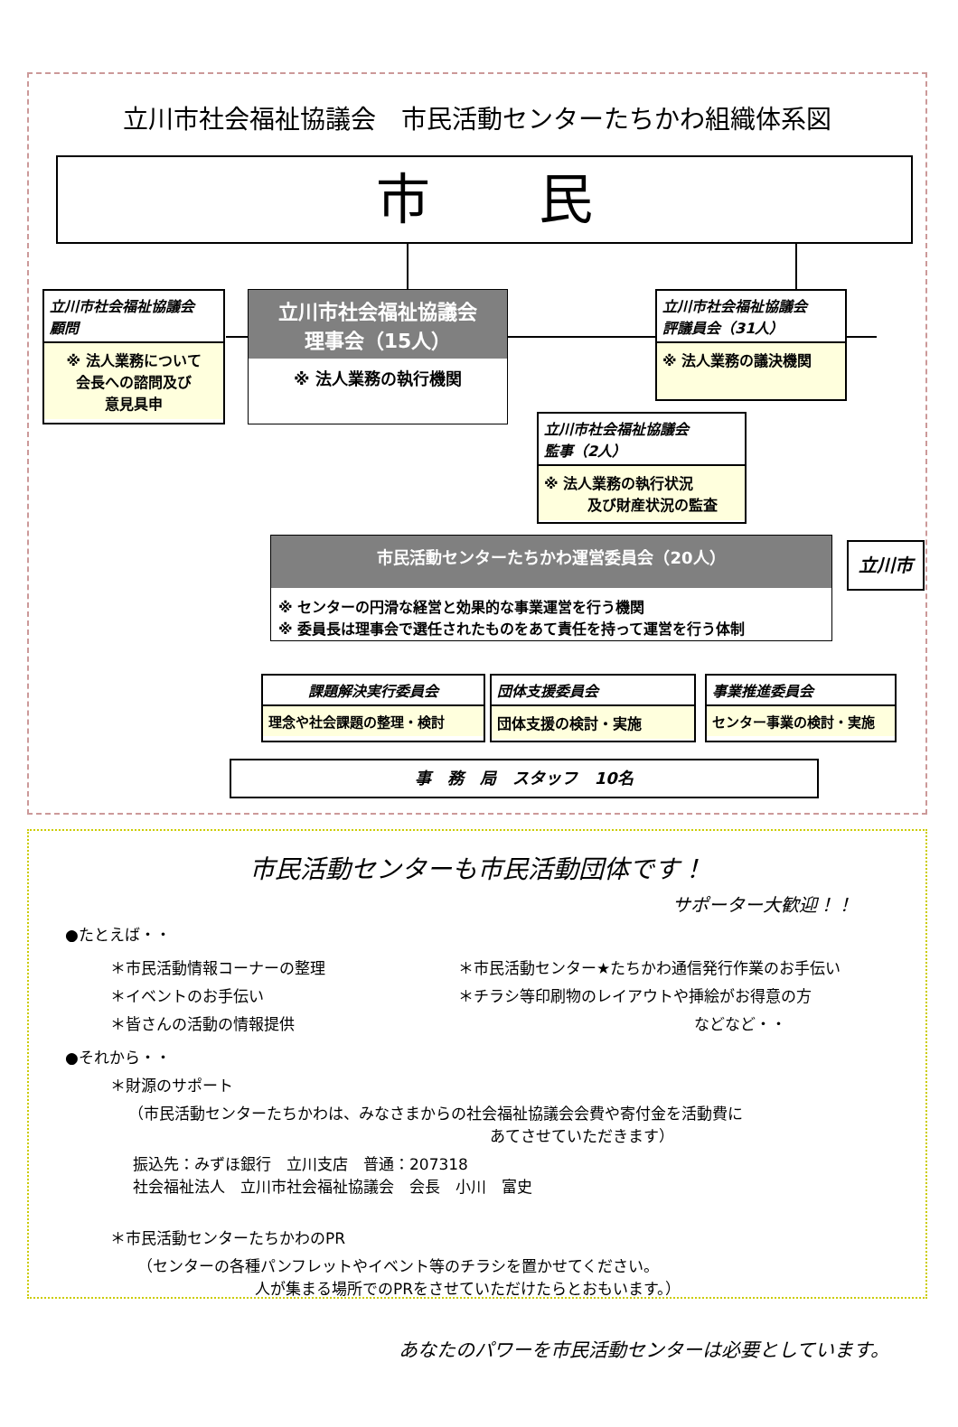立川市社会福祉協議会　市民活動センターたちかわ組織体系図
市　　民
立川市社会福祉協議会
顧問
※ 法人業務について
会長への諮問及び
意見具申
立川市社会福祉協議会
理事会（15人）
※ 法人業務の執行機関
立川市社会福祉協議会
評議員会（31人）
※ 法人業務の議決機関
立川市社会福祉協議会
監事（2人）
※ 法人業務の執行状況
　　　及び財産状況の監査
市民活動センターたちかわ運営委員会（20人）
※ センターの円滑な経営と効果的な事業運営を行う機関
※ 委員長は理事会で選任されたものをあて責任を持って運営を行う体制
立川市
課題解決実行委員会
理念や社会課題の整理・検討
団体支援委員会
団体支援の検討・実施
事業推進委員会
センター事業の検討・実施
事　務　局　スタッフ　10名
市民活動センターも市民活動団体です！
サポーター大歓迎！！
●たとえば・・
＊市民活動情報コーナーの整理
＊イベントのお手伝い
＊皆さんの活動の情報提供
＊市民活動センター★たちかわ通信発行作業のお手伝い
＊チラシ等印刷物のレイアウトや挿絵がお得意の方
などなど・・
●それから・・
＊財源のサポート
（市民活動センターたちかわは、みなさまからの社会福祉協議会会費や寄付金を活動費に
あてさせていただきます）
振込先：みずほ銀行　立川支店　普通：207318
社会福祉法人　立川市社会福祉協議会　会長　小川　富史
＊市民活動センターたちかわのPR
（センターの各種パンフレットやイベント等のチラシを置かせてください。
人が集まる場所でのPRをさせていただけたらとおもいます。）
あなたのパワーを市民活動センターは必要としています。